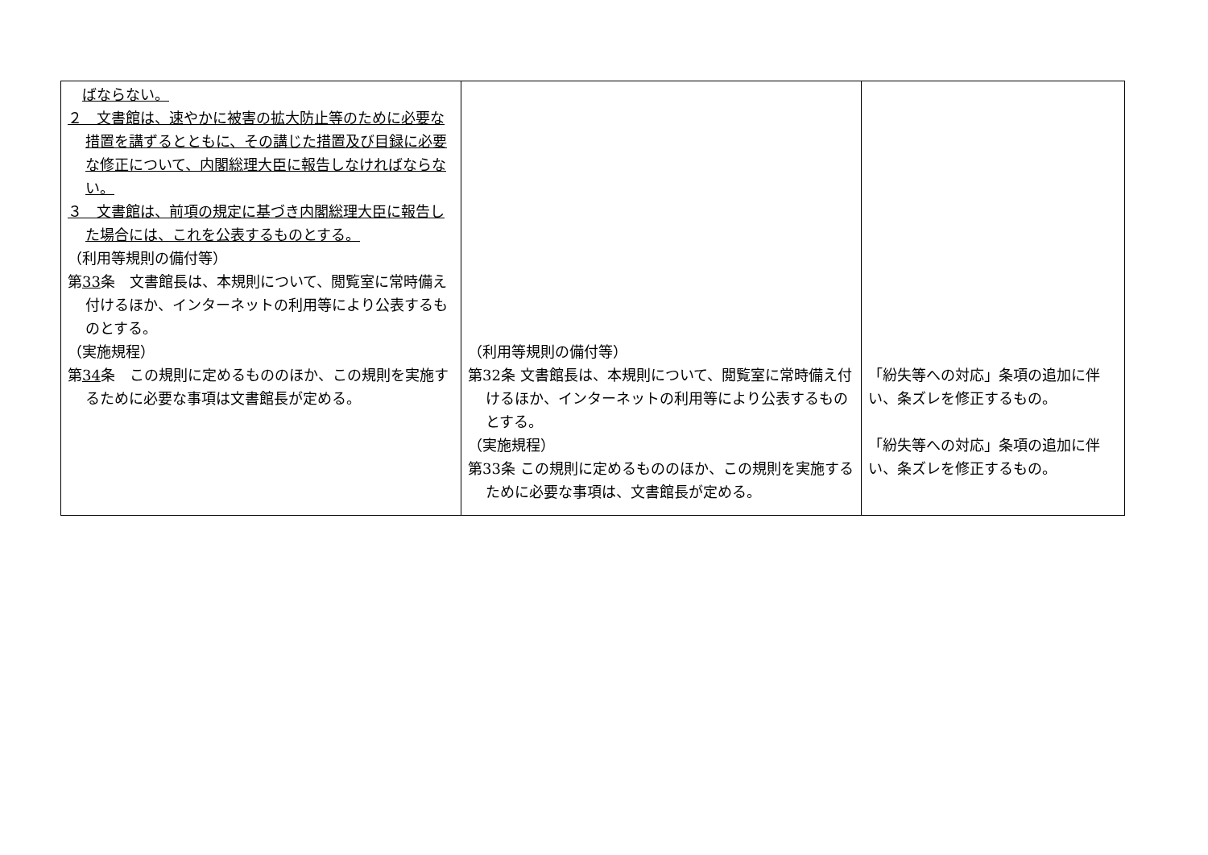| ばならない。 ２ 文書館は、速やかに被害の拡大防止等のために必要な措置を講ずるとともに、その講じた措置及び目録に必要な修正について、内閣総理大臣に報告しなければならない。 ３ 文書館は、前項の規定に基づき内閣総理大臣に報告した場合には、これを公表するものとする。 （利用等規則の備付等） 第 33 条 文書館長は、本規則について、閲覧室に常時備え付けるほか、インターネットの利用等により公表するものとする。 （実施規程） 第 34 条 この規則に定めるもののほか、この規則を実施するために必要な事項は文書館長が定める。 | （利用等規則の備付等） 第32条 文書館長は、本規則について、閲覧室に常時備え付けるほか、インターネットの利用等により公表するものとする。 （実施規程） 第33条 この規則に定めるもののほか、この規則を実施するために必要な事項は、文書館長が定める。 | 「紛失等への対応」条項の追加に伴い、条ズレを修正するもの。 「紛失等への対応」条項の追加に伴い、条ズレを修正するもの。 |